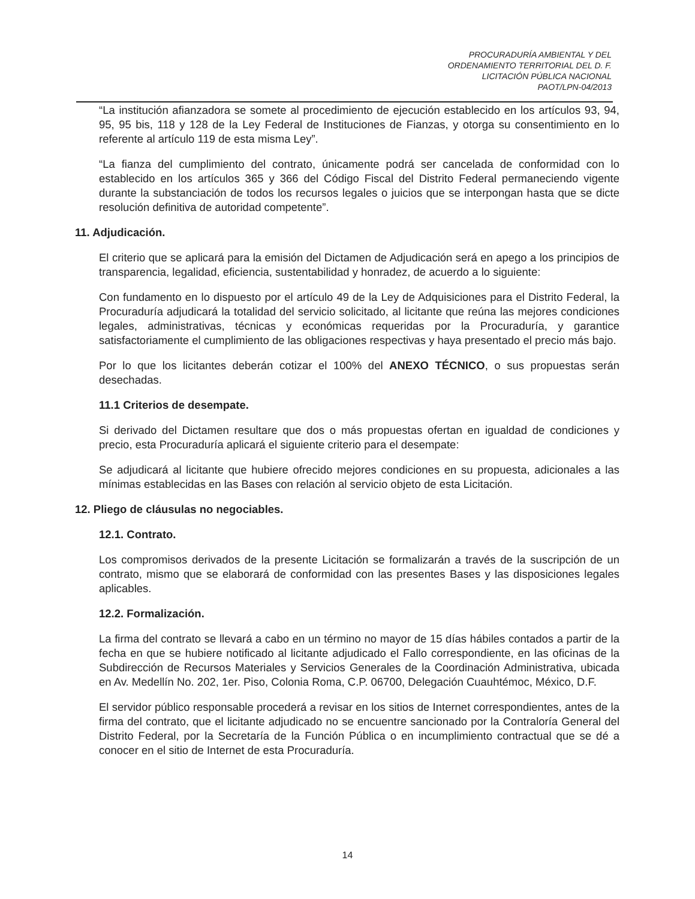PROCURADURÍA AMBIENTAL Y DEL
ORDENAMIENTO TERRITORIAL DEL D. F.
LICITACIÓN PÚBLICA NACIONAL
PAOT/LPN-04/2013
“La institución afianzadora se somete al procedimiento de ejecución establecido en los artículos 93, 94, 95, 95 bis, 118 y 128 de la Ley Federal de Instituciones de Fianzas, y otorga su consentimiento en lo referente al artículo 119 de esta misma Ley”.
“La fianza del cumplimiento del contrato, únicamente podrá ser cancelada de conformidad con lo establecido en los artículos 365 y 366 del Código Fiscal del Distrito Federal permaneciendo vigente durante la substanciación de todos los recursos legales o juicios que se interpongan hasta que se dicte resolución definitiva de autoridad competente”.
11. Adjudicación.
El criterio que se aplicará para la emisión del Dictamen de Adjudicación será en apego a los principios de transparencia, legalidad, eficiencia, sustentabilidad y honradez, de acuerdo a lo siguiente:
Con fundamento en lo dispuesto por el artículo 49 de la Ley de Adquisiciones para el Distrito Federal, la Procuraduría adjudicará la totalidad del servicio solicitado, al licitante que reúna las mejores condiciones legales, administrativas, técnicas y económicas requeridas por la Procuraduría, y garantice satisfactoriamente el cumplimiento de las obligaciones respectivas y haya presentado el precio más bajo.
Por lo que los licitantes deberán cotizar el 100% del ANEXO TÉCNICO, o sus propuestas serán desechadas.
11.1 Criterios de desempate.
Si derivado del Dictamen resultare que dos o más propuestas ofertan en igualdad de condiciones y precio, esta Procuraduría aplicará el siguiente criterio para el desempate:
Se adjudicará al licitante que hubiere ofrecido mejores condiciones en su propuesta, adicionales a las mínimas establecidas en las Bases con relación al servicio objeto de esta Licitación.
12. Pliego de cláusulas no negociables.
12.1. Contrato.
Los compromisos derivados de la presente Licitación se formalizarán a través de la suscripción de un contrato, mismo que se elaborará de conformidad con las presentes Bases y las disposiciones legales aplicables.
12.2. Formalización.
La firma del contrato se llevará a cabo en un término no mayor de 15 días hábiles contados a partir de la fecha en que se hubiere notificado al licitante adjudicado el Fallo correspondiente, en las oficinas de la Subdirección de Recursos Materiales y Servicios Generales de la Coordinación Administrativa, ubicada en Av. Medellín No. 202, 1er. Piso, Colonia Roma, C.P. 06700, Delegación Cuauhtémoc, México, D.F.
El servidor público responsable procederá a revisar en los sitios de Internet correspondientes, antes de la firma del contrato, que el licitante adjudicado no se encuentre sancionado por la Contraloría General del Distrito Federal, por la Secretaría de la Función Pública o en incumplimiento contractual que se dé a conocer en el sitio de Internet de esta Procuraduría.
14